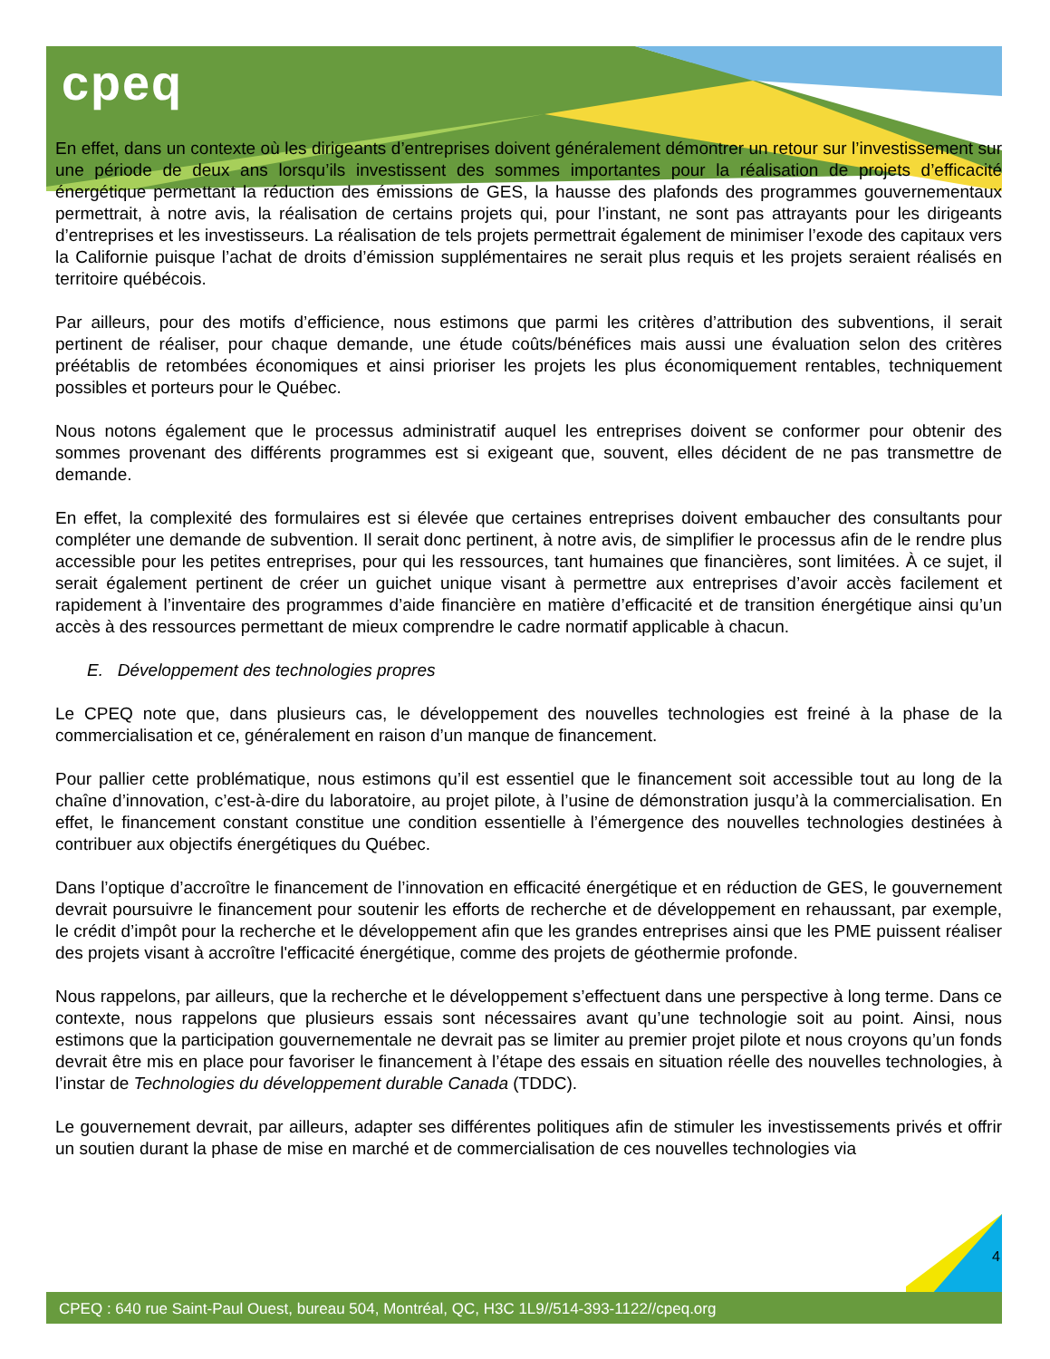cpeq
En effet, dans un contexte où les dirigeants d’entreprises doivent généralement démontrer un retour sur l’investissement sur une période de deux ans lorsqu’ils investissent des sommes importantes pour la réalisation de projets d’efficacité énergétique permettant la réduction des émissions de GES, la hausse des plafonds des programmes gouvernementaux permettrait, à notre avis, la réalisation de certains projets qui, pour l’instant, ne sont pas attrayants pour les dirigeants d’entreprises et les investisseurs. La réalisation de tels projets permettrait également de minimiser l’exode des capitaux vers la Californie puisque l’achat de droits d’émission supplémentaires ne serait plus requis et les projets seraient réalisés en territoire québécois.
Par ailleurs, pour des motifs d’efficience, nous estimons que parmi les critères d’attribution des subventions, il serait pertinent de réaliser, pour chaque demande, une étude coûts/bénéfices mais aussi une évaluation selon des critères préétablis de retombées économiques et ainsi prioriser les projets les plus économiquement rentables, techniquement possibles et porteurs pour le Québec.
Nous notons également que le processus administratif auquel les entreprises doivent se conformer pour obtenir des sommes provenant des différents programmes est si exigeant que, souvent, elles décident de ne pas transmettre de demande.
En effet, la complexité des formulaires est si élevée que certaines entreprises doivent embaucher des consultants pour compléter une demande de subvention. Il serait donc pertinent, à notre avis, de simplifier le processus afin de le rendre plus accessible pour les petites entreprises, pour qui les ressources, tant humaines que financières, sont limitées. À ce sujet, il serait également pertinent de créer un guichet unique visant à permettre aux entreprises d’avoir accès facilement et rapidement à l’inventaire des programmes d’aide financière en matière d’efficacité et de transition énergétique ainsi qu’un accès à des ressources permettant de mieux comprendre le cadre normatif applicable à chacun.
E. Développement des technologies propres
Le CPEQ note que, dans plusieurs cas, le développement des nouvelles technologies est freiné à la phase de la commercialisation et ce, généralement en raison d’un manque de financement.
Pour pallier cette problématique, nous estimons qu’il est essentiel que le financement soit accessible tout au long de la chaîne d’innovation, c’est-à-dire du laboratoire, au projet pilote, à l’usine de démonstration jusqu’à la commercialisation. En effet, le financement constant constitue une condition essentielle à l’émergence des nouvelles technologies destinées à contribuer aux objectifs énergétiques du Québec.
Dans l’optique d’accroître le financement de l’innovation en efficacité énergétique et en réduction de GES, le gouvernement devrait poursuivre le financement pour soutenir les efforts de recherche et de développement en rehaussant, par exemple, le crédit d’impôt pour la recherche et le développement afin que les grandes entreprises ainsi que les PME puissent réaliser des projets visant à accroître l'efficacité énergétique, comme des projets de géothermie profonde.
Nous rappelons, par ailleurs, que la recherche et le développement s’effectuent dans une perspective à long terme. Dans ce contexte, nous rappelons que plusieurs essais sont nécessaires avant qu’une technologie soit au point. Ainsi, nous estimons que la participation gouvernementale ne devrait pas se limiter au premier projet pilote et nous croyons qu’un fonds devrait être mis en place pour favoriser le financement à l’étape des essais en situation réelle des nouvelles technologies, à l’instar de Technologies du développement durable Canada (TDDC).
Le gouvernement devrait, par ailleurs, adapter ses différentes politiques afin de stimuler les investissements privés et offrir un soutien durant la phase de mise en marché et de commercialisation de ces nouvelles technologies via
4
CPEQ : 640 rue Saint-Paul Ouest, bureau 504, Montréal, QC, H3C 1L9//514-393-1122//cpeq.org